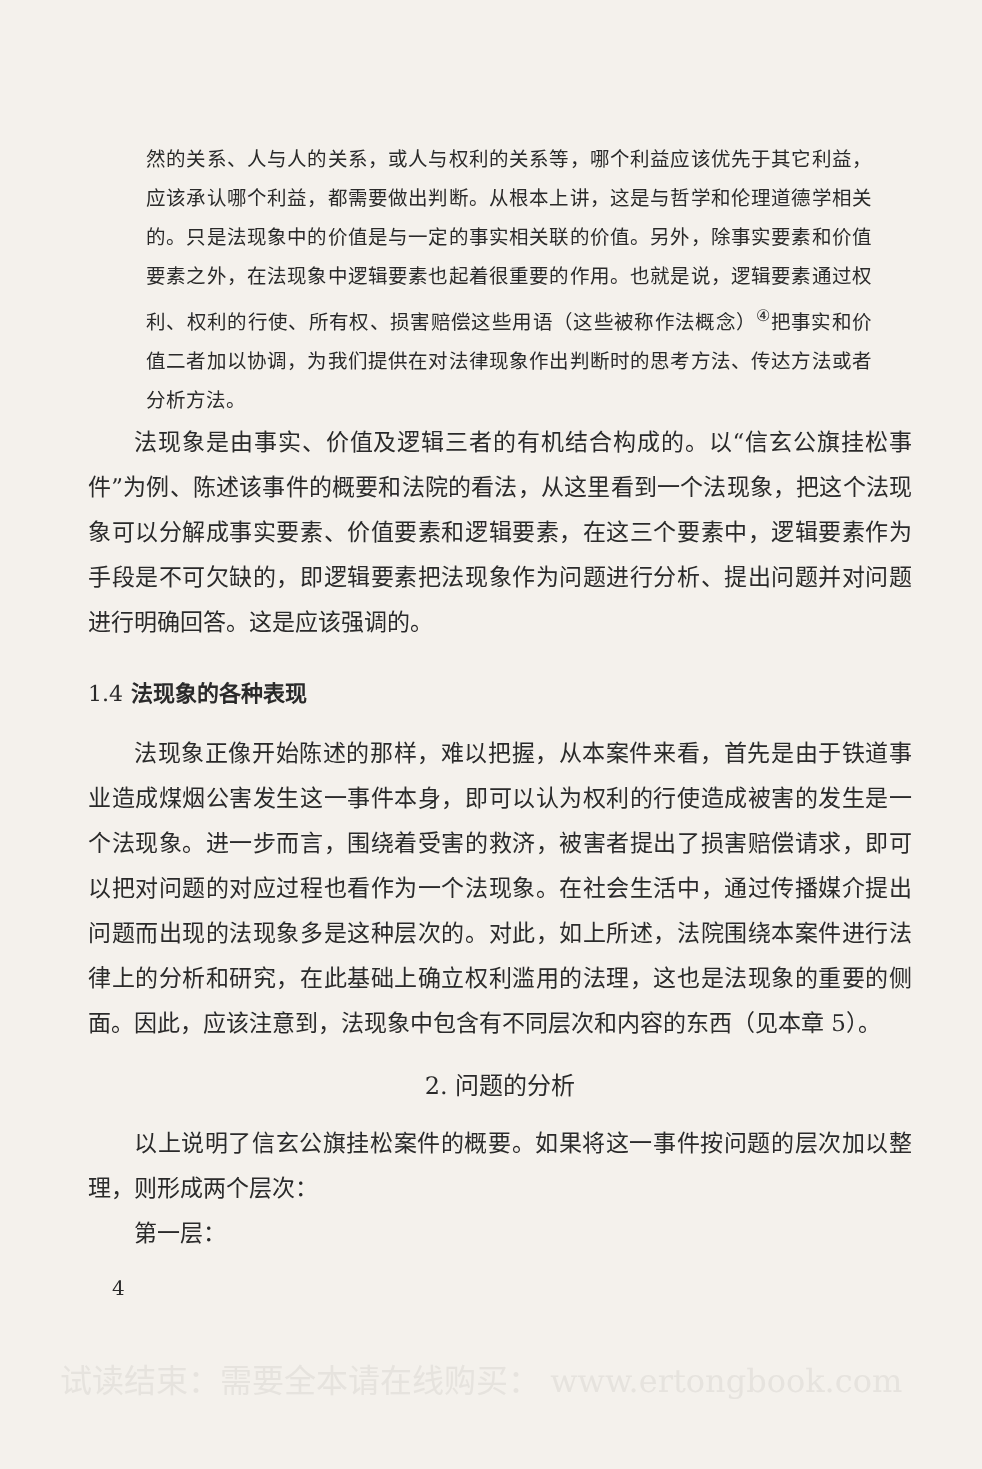然的关系、人与人的关系，或人与权利的关系等，哪个利益应该优先于其它利益，应该承认哪个利益，都需要做出判断。从根本上讲，这是与哲学和伦理道德学相关的。只是法现象中的价值是与一定的事实相关联的价值。另外，除事实要素和价值要素之外，在法现象中逻辑要素也起着很重要的作用。也就是说，逻辑要素通过权利、权利的行使、所有权、损害赔偿这些用语（这些被称作法概念）<sup>④</sup>把事实和价值二者加以协调，为我们提供在对法律现象作出判断时的思考方法、传达方法或者分析方法。
法现象是由事实、价值及逻辑三者的有机结合构成的。以“信玄公旗挂松事件”为例、陈述该事件的概要和法院的看法，从这里看到一个法现象，把这个法现象可以分解成事实要素、价值要素和逻辑要素，在这三个要素中，逻辑要素作为手段是不可欠缺的，即逻辑要素把法现象作为问题进行分析、提出问题并对问题进行明确回答。这是应该强调的。
1.4 法现象的各种表现
法现象正像开始陈述的那样，难以把握，从本案件来看，首先是由于铁道事业造成煤烟公害发生这一事件本身，即可以认为权利的行使造成被害的发生是一个法现象。进一步而言，围绕着受害的救济，被害者提出了损害赔偿请求，即可以把对问题的对应过程也看作为一个法现象。在社会生活中，通过传播媒介提出问题而出现的法现象多是这种层次的。对此，如上所述，法院围绕本案件进行法律上的分析和研究，在此基础上确立权利滥用的法理，这也是法现象的重要的侧面。因此，应该注意到，法现象中包含有不同层次和内容的东西（见本章 5）。
2. 问题的分析
以上说明了信玄公旗挂松案件的概要。如果将这一事件按问题的层次加以整理，则形成两个层次：
第一层：
4
试读结束：需要全本请在线购买： www.ertongbook.com